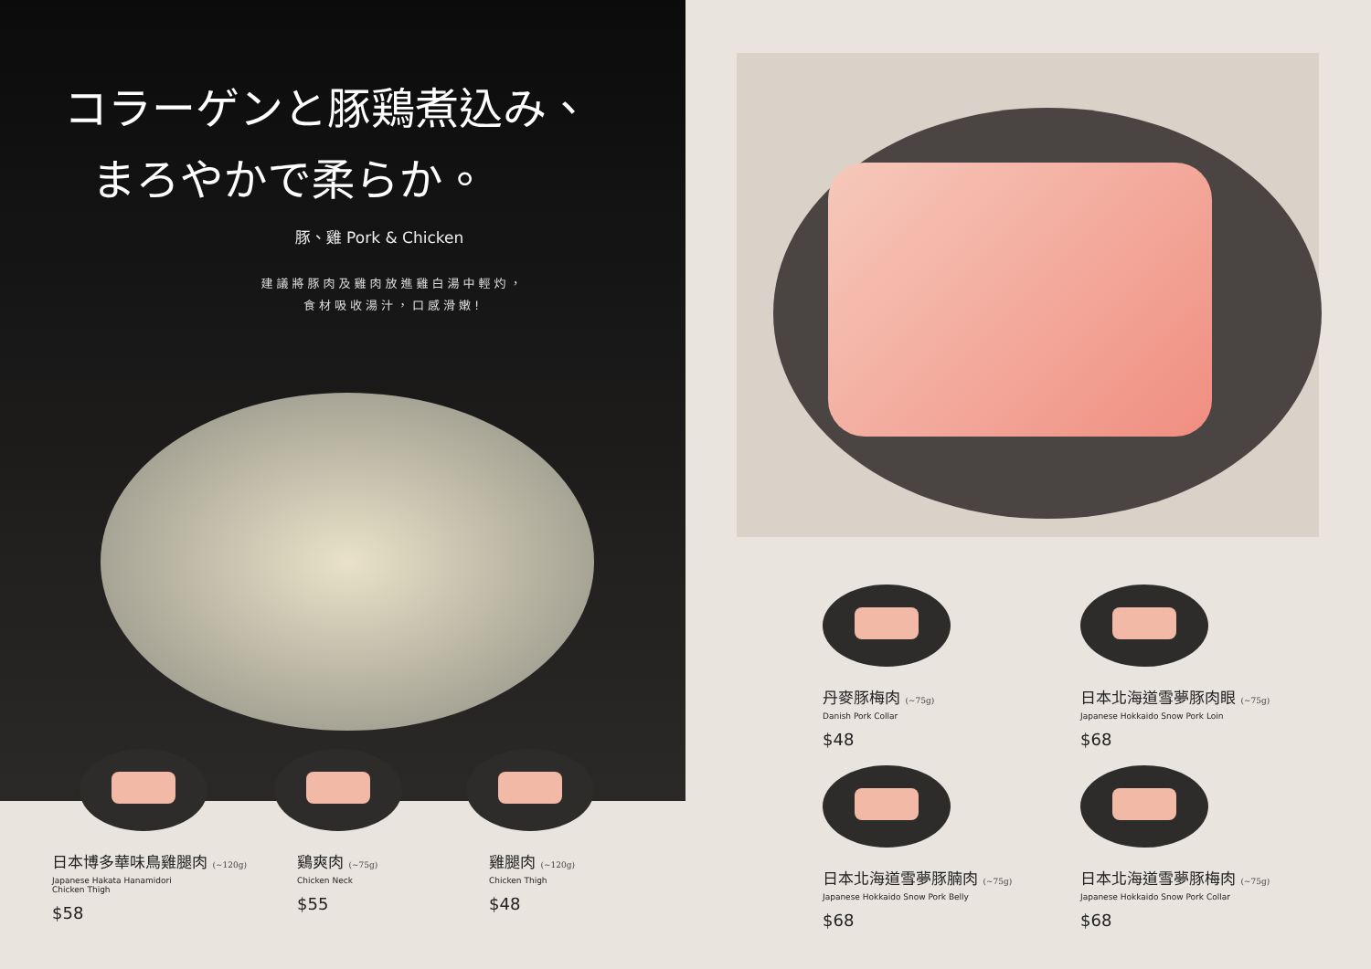コラーゲンと豚鶏煮込み、
まろやかで柔らか。
豚、雞 Pork & Chicken
建議將豚肉及雞肉放進雞白湯中輕灼，
食材吸收湯汁，口感滑嫩!
日本博多華味鳥雞腿肉 (~120g)
Japanese Hakata Hanamidori
Chicken Thigh
$58
鷄爽肉 (~75g)
Chicken Neck
$55
雞腿肉 (~120g)
Chicken Thigh
$48
丹麥豚梅肉 (~75g)
Danish Pork Collar
$48
日本北海道雪夢豚肉眼 (~75g)
Japanese Hokkaido Snow Pork Loin
$68
日本北海道雪夢豚腩肉 (~75g)
Japanese Hokkaido Snow Pork Belly
$68
日本北海道雪夢豚梅肉 (~75g)
Japanese Hokkaido Snow Pork Collar
$68